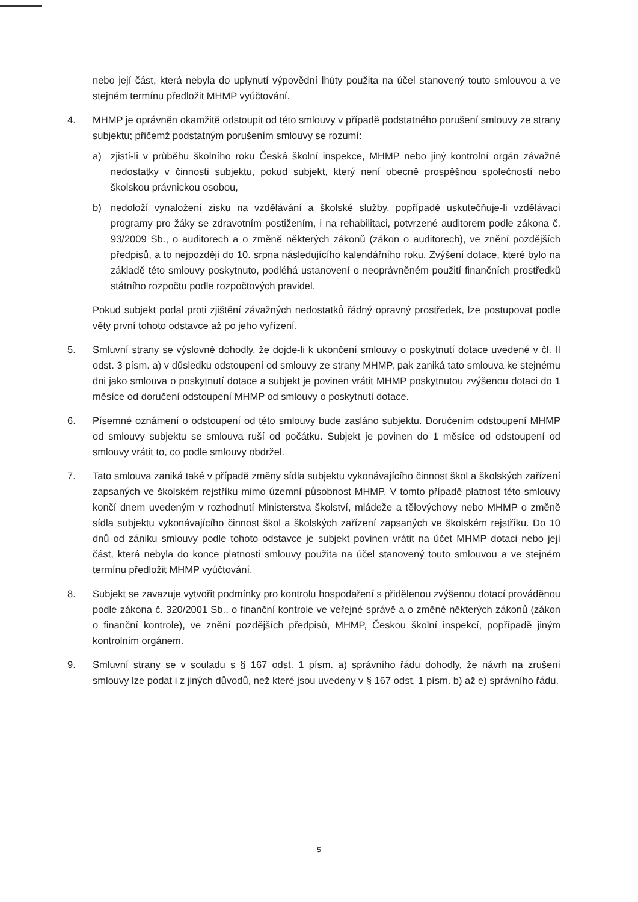nebo její část, která nebyla do uplynutí výpovědní lhůty použita na účel stanovený touto smlouvou a ve stejném termínu předložit MHMP vyúčtování.
4. MHMP je oprávněn okamžitě odstoupit od této smlouvy v případě podstatného porušení smlouvy ze strany subjektu; přičemž podstatným porušením smlouvy se rozumí:
a) zjistí-li v průběhu školního roku Česká školní inspekce, MHMP nebo jiný kontrolní orgán závažné nedostatky v činnosti subjektu, pokud subjekt, který není obecně prospěšnou společností nebo školskou právnickou osobou,
b) nedoloží vynaložení zisku na vzdělávání a školské služby, popřípadě uskutečňuje-li vzdělávací programy pro žáky se zdravotním postižením, i na rehabilitaci, potvrzené auditorem podle zákona č. 93/2009 Sb., o auditorech a o změně některých zákonů (zákon o auditorech), ve znění pozdějších předpisů, a to nejpozději do 10. srpna následujícího kalendářního roku. Zvýšení dotace, které bylo na základě této smlouvy poskytnuto, podléhá ustanovení o neoprávněném použití finančních prostředků státního rozpočtu podle rozpočtových pravidel.
Pokud subjekt podal proti zjištění závažných nedostatků řádný opravný prostředek, lze postupovat podle věty první tohoto odstavce až po jeho vyřízení.
5. Smluvní strany se výslovně dohodly, že dojde-li k ukončení smlouvy o poskytnutí dotace uvedené v čl. II odst. 3 písm. a) v důsledku odstoupení od smlouvy ze strany MHMP, pak zaniká tato smlouva ke stejnému dni jako smlouva o poskytnutí dotace a subjekt je povinen vrátit MHMP poskytnutou zvýšenou dotaci do 1 měsíce od doručení odstoupení MHMP od smlouvy o poskytnutí dotace.
6. Písemné oznámení o odstoupení od této smlouvy bude zasláno subjektu. Doručením odstoupení MHMP od smlouvy subjektu se smlouva ruší od počátku. Subjekt je povinen do 1 měsíce od odstoupení od smlouvy vrátit to, co podle smlouvy obdržel.
7. Tato smlouva zaniká také v případě změny sídla subjektu vykonávajícího činnost škol a školských zařízení zapsaných ve školském rejstříku mimo územní působnost MHMP. V tomto případě platnost této smlouvy končí dnem uvedeným v rozhodnutí Ministerstva školství, mládeže a tělovýchovy nebo MHMP o změně sídla subjektu vykonávajícího činnost škol a školských zařízení zapsaných ve školském rejstříku. Do 10 dnů od zániku smlouvy podle tohoto odstavce je subjekt povinen vrátit na účet MHMP dotaci nebo její část, která nebyla do konce platnosti smlouvy použita na účel stanovený touto smlouvou a ve stejném termínu předložit MHMP vyúčtování.
8. Subjekt se zavazuje vytvořit podmínky pro kontrolu hospodaření s přidělenou zvýšenou dotací prováděnou podle zákona č. 320/2001 Sb., o finanční kontrole ve veřejné správě a o změně některých zákonů (zákon o finanční kontrole), ve znění pozdějších předpisů, MHMP, Českou školní inspekcí, popřípadě jiným kontrolním orgánem.
9. Smluvní strany se v souladu s § 167 odst. 1 písm. a) správního řádu dohodly, že návrh na zrušení smlouvy lze podat i z jiných důvodů, než které jsou uvedeny v § 167 odst. 1 písm. b) až e) správního řádu.
5